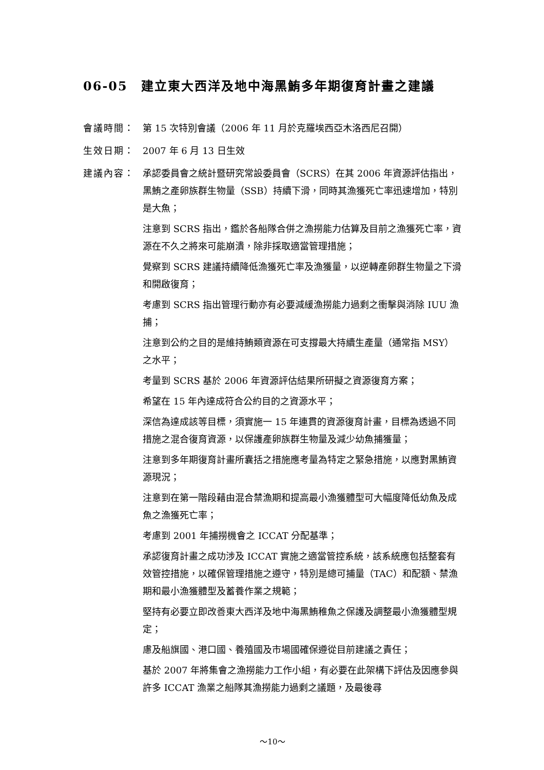06-05　建立東大西洋及地中海黑鮪多年期復育計畫之建議
會議時間： 第 15 次特別會議（2006 年 11 月於克羅埃西亞木洛西尼召開）
生效日期： 2007 年 6 月 13 日生效
建議內容： 承認委員會之統計暨研究常設委員會（SCRS）在其 2006 年資源評估指出，黑鮪之產卵族群生物量（SSB）持續下滑，同時其漁獲死亡率迅速增加，特別是大魚；
注意到 SCRS 指出，鑑於各船隊合併之漁撈能力估算及目前之漁獲死亡率，資源在不久之將來可能崩潰，除非採取適當管理措施；
覺察到 SCRS 建議持續降低漁獲死亡率及漁獲量，以逆轉產卵群生物量之下滑和開啟復育；
考慮到 SCRS 指出管理行動亦有必要減緩漁撈能力過剩之衝擊與消除 IUU 漁捕；
注意到公約之目的是維持鮪類資源在可支撐最大持續生產量（通常指 MSY）之水平；
考量到 SCRS 基於 2006 年資源評估結果所研擬之資源復育方案；
希望在 15 年內達成符合公約目的之資源水平；
深信為達成該等目標，須實施一 15 年連貫的資源復育計畫，目標為透過不同措施之混合復育資源，以保護產卵族群生物量及減少幼魚捕獲量；
注意到多年期復育計畫所囊括之措施應考量為特定之緊急措施，以應對黑鮪資源現況；
注意到在第一階段藉由混合禁漁期和提高最小漁獲體型可大幅度降低幼魚及成魚之漁獲死亡率；
考慮到 2001 年捕撈機會之 ICCAT 分配基準；
承認復育計畫之成功涉及 ICCAT 實施之適當管控系統，該系統應包括整套有效管控措施，以確保管理措施之遵守，特別是總可捕量（TAC）和配額、禁漁期和最小漁獲體型及蓄養作業之規範；
堅持有必要立即改善東大西洋及地中海黑鮪稚魚之保護及調整最小漁獲體型規定；
慮及船旗國、港口國、養殖國及市場國確保遵從目前建議之責任；
基於 2007 年將集會之漁撈能力工作小組，有必要在此架構下評估及因應參與許多 ICCAT 漁業之船隊其漁撈能力過剩之議題，及最後尋
～10～